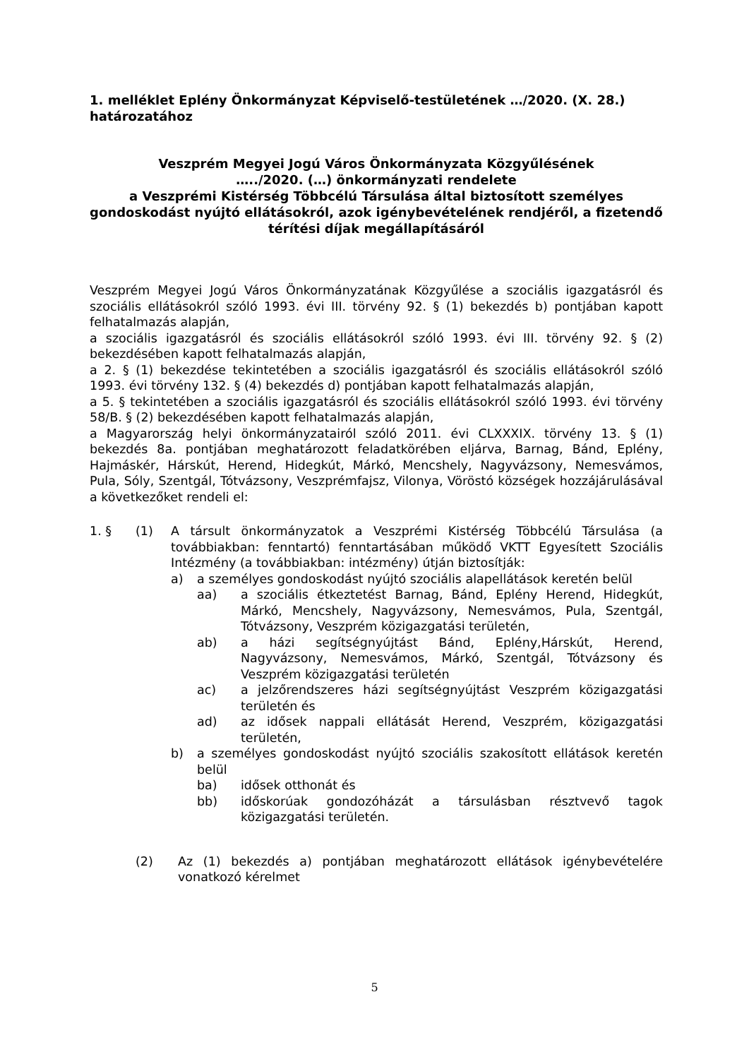1. melléklet Eplény Önkormányzat Képviselő-testületének …/2020. (X. 28.) határozatához
Veszprém Megyei Jogú Város Önkormányzata Közgyűlésének
…../2020. (…) önkormányzati rendelete
a Veszprémi Kistérség Többcélú Társulása által biztosított személyes gondoskodást nyújtó ellátásokról, azok igénybevételének rendjéről, a fizetendő térítési díjak megállapításáról
Veszprém Megyei Jogú Város Önkormányzatának Közgyűlése a szociális igazgatásról és szociális ellátásokról szóló 1993. évi III. törvény 92. § (1) bekezdés b) pontjában kapott felhatalmazás alapján,
a szociális igazgatásról és szociális ellátásokról szóló 1993. évi III. törvény 92. § (2) bekezdésében kapott felhatalmazás alapján,
a 2. § (1) bekezdése tekintetében a szociális igazgatásról és szociális ellátásokról szóló 1993. évi törvény 132. § (4) bekezdés d) pontjában kapott felhatalmazás alapján,
a 5. § tekintetében a szociális igazgatásról és szociális ellátásokról szóló 1993. évi törvény 58/B. § (2) bekezdésében kapott felhatalmazás alapján,
a Magyarország helyi önkormányzatairól szóló 2011. évi CLXXXIX. törvény 13. § (1) bekezdés 8a. pontjában meghatározott feladatkörében eljárva, Barnag, Bánd, Eplény, Hajmáskér, Hárskút, Herend, Hidegkút, Márkó, Mencshely, Nagyvázsony, Nemesvámos, Pula, Sóly, Szentgál, Tótvázsony, Veszprémfajsz, Vilonya, Vöröstó községek hozzájárulásával a következőket rendeli el:
1. § (1) A társult önkormányzatok a Veszprémi Kistérség Többcélú Társulása (a továbbiakban: fenntartó) fenntartásában működő VKTT Egyesített Szociális Intézmény (a továbbiakban: intézmény) útján biztosítják:
a) a személyes gondoskodást nyújtó szociális alapellátások keretén belül
aa) a szociális étkeztetést Barnag, Bánd, Eplény Herend, Hidegkút, Márkó, Mencshely, Nagyvázsony, Nemesvámos, Pula, Szentgál, Tótvázsony, Veszprém közigazgatási területén,
ab) a házi segítségnyújtást Bánd, Eplény,Hárskút, Herend, Nagyvázsony, Nemesvámos, Márkó, Szentgál, Tótvázsony és Veszprém közigazgatási területén
ac) a jelzőrendszeres házi segítségnyújtást Veszprém közigazgatási területén és
ad) az idősek nappali ellátását Herend, Veszprém, közigazgatási területén,
b) a személyes gondoskodást nyújtó szociális szakosított ellátások keretén belül
ba) idősek otthonát és
bb) időskorúak gondozóházát a társulásban résztvevő tagok közigazgatási területén.
(2) Az (1) bekezdés a) pontjában meghatározott ellátások igénybevételére vonatkozó kérelmet
5